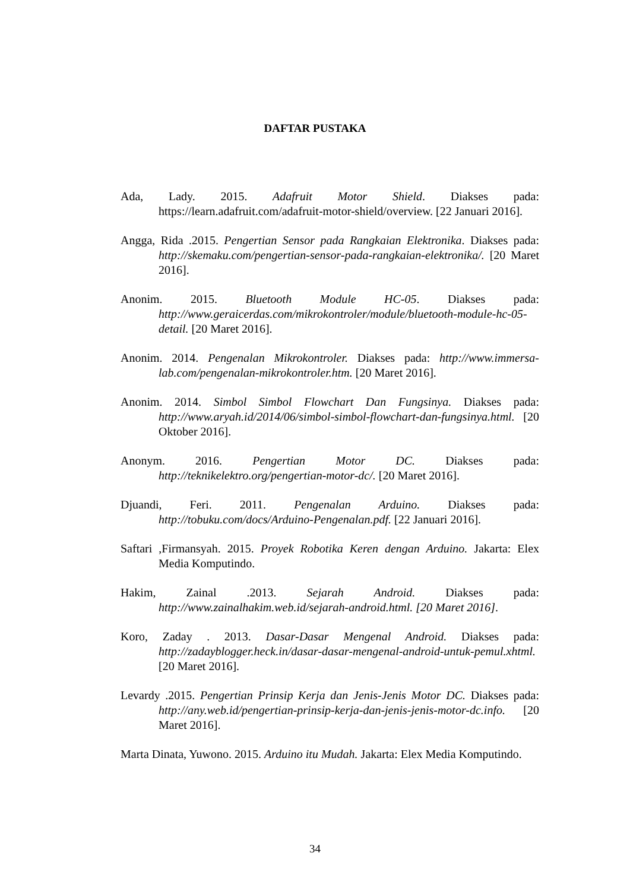DAFTAR PUSTAKA
Ada, Lady. 2015. Adafruit Motor Shield. Diakses pada: https://learn.adafruit.com/adafruit-motor-shield/overview. [22 Januari 2016].
Angga, Rida .2015. Pengertian Sensor pada Rangkaian Elektronika. Diakses pada: http://skemaku.com/pengertian-sensor-pada-rangkaian-elektronika/. [20 Maret 2016].
Anonim. 2015. Bluetooth Module HC-05. Diakses pada: http://www.geraicerdas.com/mikrokontroler/module/bluetooth-module-hc-05-detail. [20 Maret 2016].
Anonim. 2014. Pengenalan Mikrokontroler. Diakses pada: http://www.immersa-lab.com/pengenalan-mikrokontroler.htm. [20 Maret 2016].
Anonim. 2014. Simbol Simbol Flowchart Dan Fungsinya. Diakses pada: http://www.aryah.id/2014/06/simbol-simbol-flowchart-dan-fungsinya.html. [20 Oktober 2016].
Anonym. 2016. Pengertian Motor DC. Diakses pada: http://teknikelektro.org/pengertian-motor-dc/. [20 Maret 2016].
Djuandi, Feri. 2011. Pengenalan Arduino. Diakses pada: http://tobuku.com/docs/Arduino-Pengenalan.pdf. [22 Januari 2016].
Saftari ,Firmansyah. 2015. Proyek Robotika Keren dengan Arduino. Jakarta: Elex Media Komputindo.
Hakim, Zainal .2013. Sejarah Android. Diakses pada: http://www.zainalhakim.web.id/sejarah-android.html. [20 Maret 2016].
Koro, Zaday . 2013. Dasar-Dasar Mengenal Android. Diakses pada: http://zadayblogger.heck.in/dasar-dasar-mengenal-android-untuk-pemul.xhtml. [20 Maret 2016].
Levardy .2015. Pengertian Prinsip Kerja dan Jenis-Jenis Motor DC. Diakses pada: http://any.web.id/pengertian-prinsip-kerja-dan-jenis-jenis-motor-dc.info. [20 Maret 2016].
Marta Dinata, Yuwono. 2015. Arduino itu Mudah. Jakarta: Elex Media Komputindo.
34